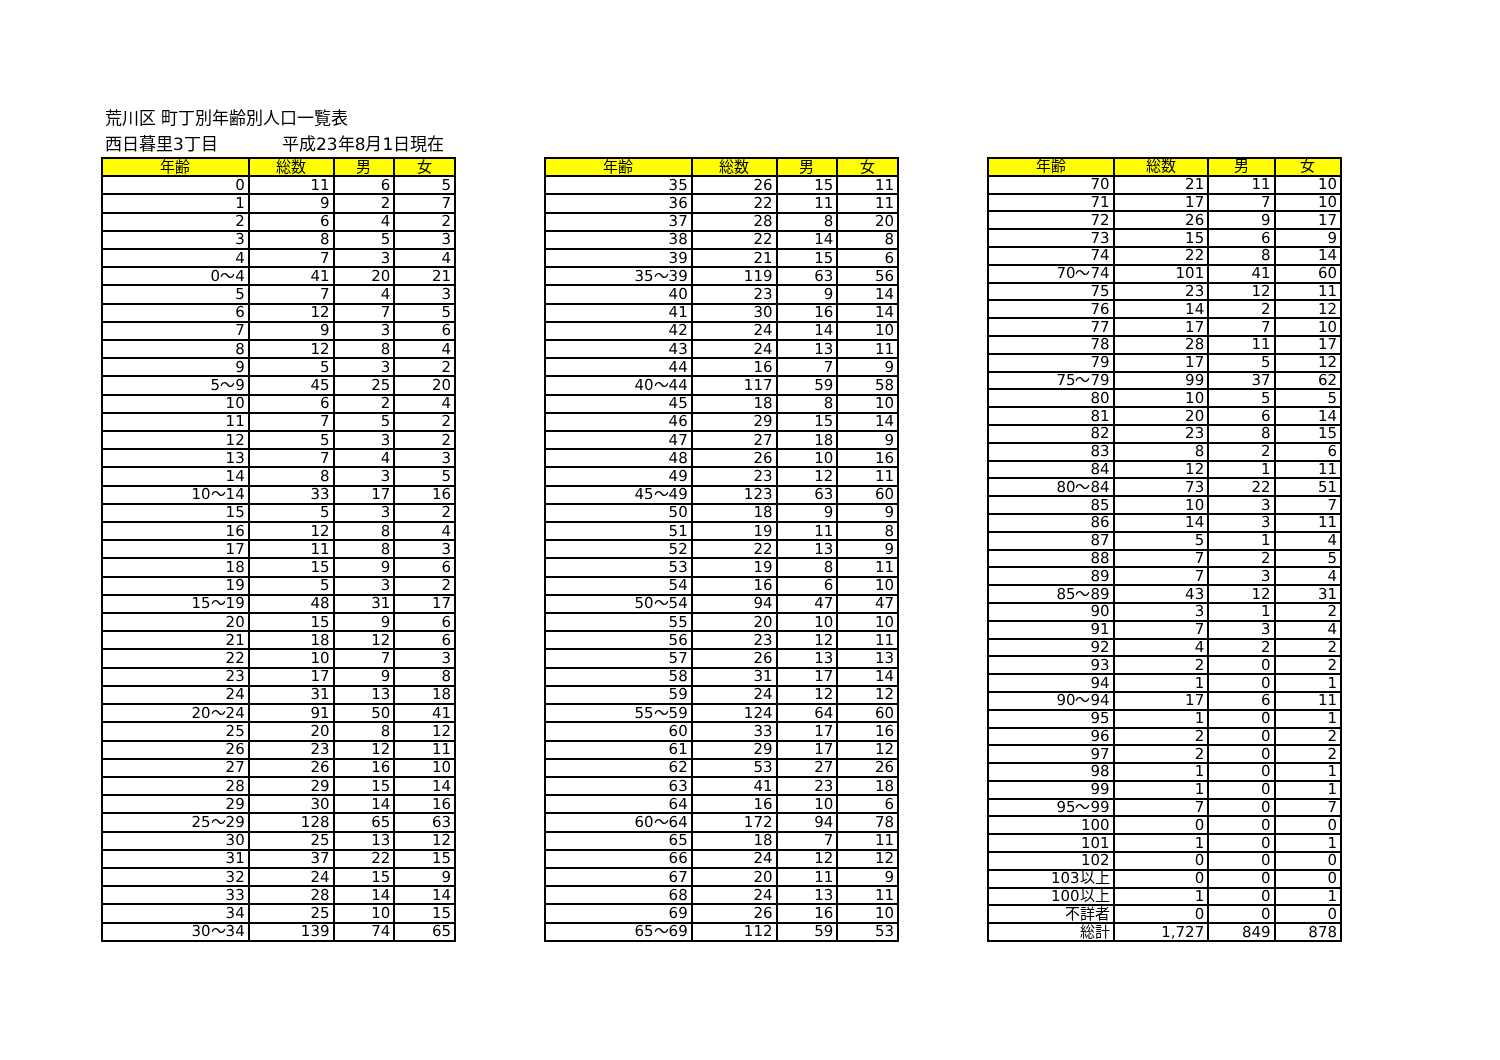荒川区 町丁別年齢別人口一覧表
西日暮里3丁目 平成23年8月1日現在
| 年齢 | 総数 | 男 | 女 |
| --- | --- | --- | --- |
| 0 | 11 | 6 | 5 |
| 1 | 9 | 2 | 7 |
| 2 | 6 | 4 | 2 |
| 3 | 8 | 5 | 3 |
| 4 | 7 | 3 | 4 |
| 0～4 | 41 | 20 | 21 |
| 5 | 7 | 4 | 3 |
| 6 | 12 | 7 | 5 |
| 7 | 9 | 3 | 6 |
| 8 | 12 | 8 | 4 |
| 9 | 5 | 3 | 2 |
| 5～9 | 45 | 25 | 20 |
| 10 | 6 | 2 | 4 |
| 11 | 7 | 5 | 2 |
| 12 | 5 | 3 | 2 |
| 13 | 7 | 4 | 3 |
| 14 | 8 | 3 | 5 |
| 10～14 | 33 | 17 | 16 |
| 15 | 5 | 3 | 2 |
| 16 | 12 | 8 | 4 |
| 17 | 11 | 8 | 3 |
| 18 | 15 | 9 | 6 |
| 19 | 5 | 3 | 2 |
| 15～19 | 48 | 31 | 17 |
| 20 | 15 | 9 | 6 |
| 21 | 18 | 12 | 6 |
| 22 | 10 | 7 | 3 |
| 23 | 17 | 9 | 8 |
| 24 | 31 | 13 | 18 |
| 20～24 | 91 | 50 | 41 |
| 25 | 20 | 8 | 12 |
| 26 | 23 | 12 | 11 |
| 27 | 26 | 16 | 10 |
| 28 | 29 | 15 | 14 |
| 29 | 30 | 14 | 16 |
| 25～29 | 128 | 65 | 63 |
| 30 | 25 | 13 | 12 |
| 31 | 37 | 22 | 15 |
| 32 | 24 | 15 | 9 |
| 33 | 28 | 14 | 14 |
| 34 | 25 | 10 | 15 |
| 30～34 | 139 | 74 | 65 |
| 年齢 | 総数 | 男 | 女 |
| --- | --- | --- | --- |
| 35 | 26 | 15 | 11 |
| 36 | 22 | 11 | 11 |
| 37 | 28 | 8 | 20 |
| 38 | 22 | 14 | 8 |
| 39 | 21 | 15 | 6 |
| 35～39 | 119 | 63 | 56 |
| 40 | 23 | 9 | 14 |
| 41 | 30 | 16 | 14 |
| 42 | 24 | 14 | 10 |
| 43 | 24 | 13 | 11 |
| 44 | 16 | 7 | 9 |
| 40～44 | 117 | 59 | 58 |
| 45 | 18 | 8 | 10 |
| 46 | 29 | 15 | 14 |
| 47 | 27 | 18 | 9 |
| 48 | 26 | 10 | 16 |
| 49 | 23 | 12 | 11 |
| 45～49 | 123 | 63 | 60 |
| 50 | 18 | 9 | 9 |
| 51 | 19 | 11 | 8 |
| 52 | 22 | 13 | 9 |
| 53 | 19 | 8 | 11 |
| 54 | 16 | 6 | 10 |
| 50～54 | 94 | 47 | 47 |
| 55 | 20 | 10 | 10 |
| 56 | 23 | 12 | 11 |
| 57 | 26 | 13 | 13 |
| 58 | 31 | 17 | 14 |
| 59 | 24 | 12 | 12 |
| 55～59 | 124 | 64 | 60 |
| 60 | 33 | 17 | 16 |
| 61 | 29 | 17 | 12 |
| 62 | 53 | 27 | 26 |
| 63 | 41 | 23 | 18 |
| 64 | 16 | 10 | 6 |
| 60～64 | 172 | 94 | 78 |
| 65 | 18 | 7 | 11 |
| 66 | 24 | 12 | 12 |
| 67 | 20 | 11 | 9 |
| 68 | 24 | 13 | 11 |
| 69 | 26 | 16 | 10 |
| 65～69 | 112 | 59 | 53 |
| 年齢 | 総数 | 男 | 女 |
| --- | --- | --- | --- |
| 70 | 21 | 11 | 10 |
| 71 | 17 | 7 | 10 |
| 72 | 26 | 9 | 17 |
| 73 | 15 | 6 | 9 |
| 74 | 22 | 8 | 14 |
| 70～74 | 101 | 41 | 60 |
| 75 | 23 | 12 | 11 |
| 76 | 14 | 2 | 12 |
| 77 | 17 | 7 | 10 |
| 78 | 28 | 11 | 17 |
| 79 | 17 | 5 | 12 |
| 75～79 | 99 | 37 | 62 |
| 80 | 10 | 5 | 5 |
| 81 | 20 | 6 | 14 |
| 82 | 23 | 8 | 15 |
| 83 | 8 | 2 | 6 |
| 84 | 12 | 1 | 11 |
| 80～84 | 73 | 22 | 51 |
| 85 | 10 | 3 | 7 |
| 86 | 14 | 3 | 11 |
| 87 | 5 | 1 | 4 |
| 88 | 7 | 2 | 5 |
| 89 | 7 | 3 | 4 |
| 85～89 | 43 | 12 | 31 |
| 90 | 3 | 1 | 2 |
| 91 | 7 | 3 | 4 |
| 92 | 4 | 2 | 2 |
| 93 | 2 | 0 | 2 |
| 94 | 1 | 0 | 1 |
| 90～94 | 17 | 6 | 11 |
| 95 | 1 | 0 | 1 |
| 96 | 2 | 0 | 2 |
| 97 | 2 | 0 | 2 |
| 98 | 1 | 0 | 1 |
| 99 | 1 | 0 | 1 |
| 95～99 | 7 | 0 | 7 |
| 100 | 0 | 0 | 0 |
| 101 | 1 | 0 | 1 |
| 102 | 0 | 0 | 0 |
| 103以上 | 0 | 0 | 0 |
| 100以上 | 1 | 0 | 1 |
| 不詳者 | 0 | 0 | 0 |
| 総計 | 1,727 | 849 | 878 |